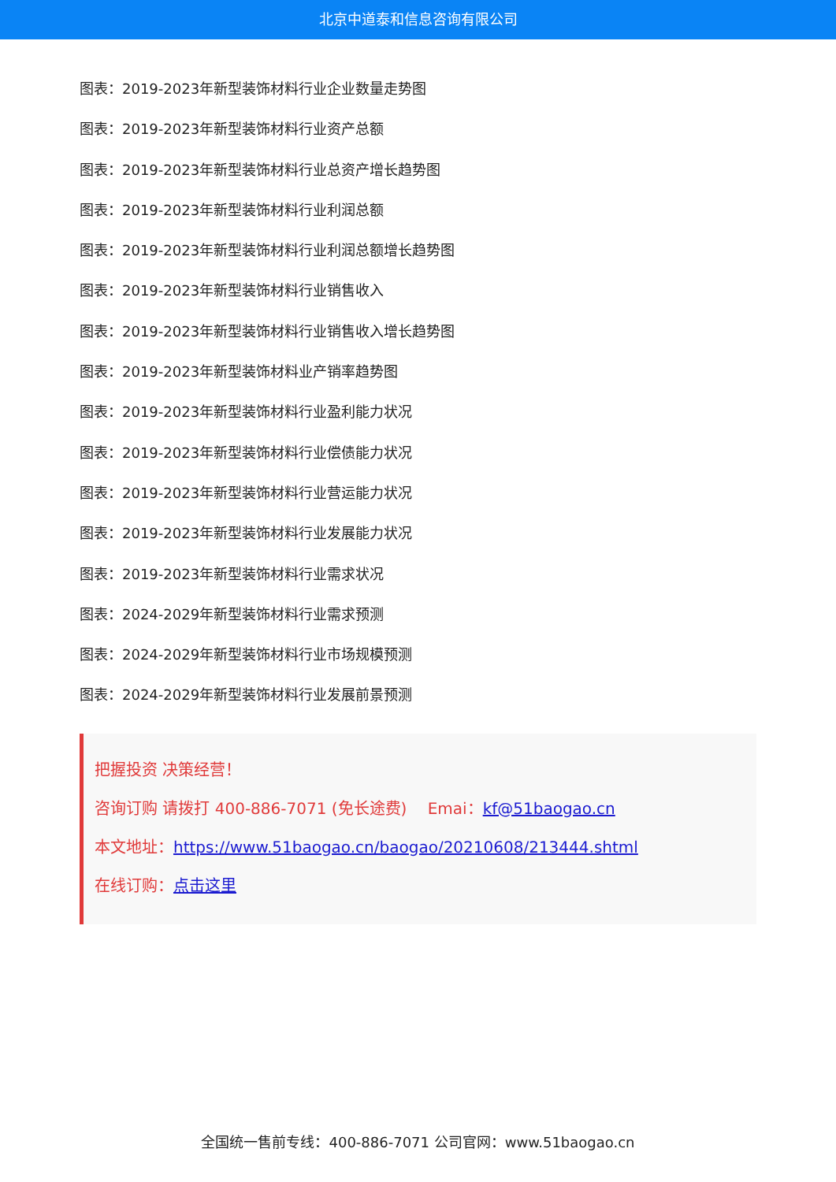北京中道泰和信息咨询有限公司
图表：2019-2023年新型装饰材料行业企业数量走势图
图表：2019-2023年新型装饰材料行业资产总额
图表：2019-2023年新型装饰材料行业总资产增长趋势图
图表：2019-2023年新型装饰材料行业利润总额
图表：2019-2023年新型装饰材料行业利润总额增长趋势图
图表：2019-2023年新型装饰材料行业销售收入
图表：2019-2023年新型装饰材料行业销售收入增长趋势图
图表：2019-2023年新型装饰材料业产销率趋势图
图表：2019-2023年新型装饰材料行业盈利能力状况
图表：2019-2023年新型装饰材料行业偿债能力状况
图表：2019-2023年新型装饰材料行业营运能力状况
图表：2019-2023年新型装饰材料行业发展能力状况
图表：2019-2023年新型装饰材料行业需求状况
图表：2024-2029年新型装饰材料行业需求预测
图表：2024-2029年新型装饰材料行业市场规模预测
图表：2024-2029年新型装饰材料行业发展前景预测
把握投资 决策经营！
咨询订购 请拨打 400-886-7071 (免长途费)　 Emai：kf@51baogao.cn
本文地址：https://www.51baogao.cn/baogao/20210608/213444.shtml
在线订购：点击这里
全国统一售前专线：400-886-7071 公司官网：www.51baogao.cn